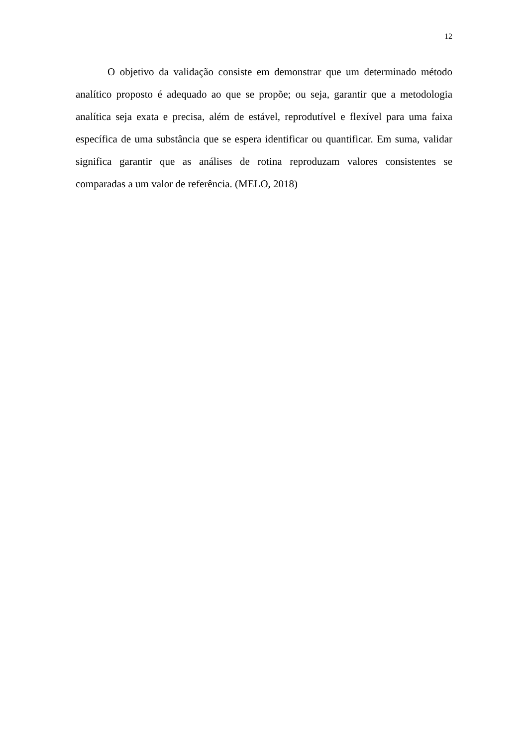12
O objetivo da validação consiste em demonstrar que um determinado método analítico proposto é adequado ao que se propõe; ou seja, garantir que a metodologia analítica seja exata e precisa, além de estável, reprodutível e flexível para uma faixa específica de uma substância que se espera identificar ou quantificar. Em suma, validar significa garantir que as análises de rotina reproduzam valores consistentes se comparadas a um valor de referência. (MELO, 2018)